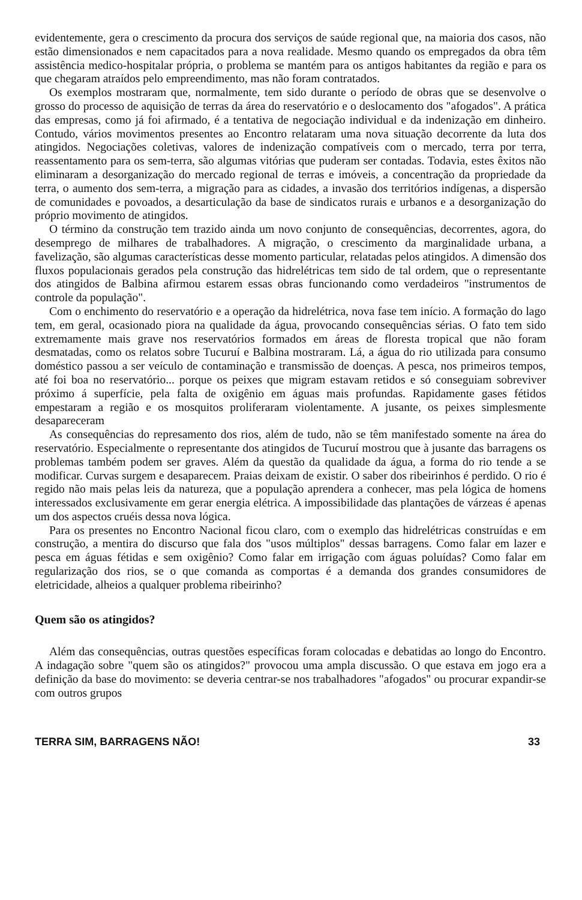evidentemente, gera o crescimento da procura dos serviços de saúde regional que, na maioria dos casos, não estão dimensionados e nem capacitados para a nova realidade. Mesmo quando os empregados da obra têm assistência medico-hospitalar própria, o problema se mantém para os antigos habitantes da região e para os que chegaram atraídos pelo empreendimento, mas não foram contratados.
Os exemplos mostraram que, normalmente, tem sido durante o período de obras que se desenvolve o grosso do processo de aquisição de terras da área do reservatório e o deslocamento dos "afogados". A prática das empresas, como já foi afirmado, é a tentativa de negociação individual e da indenização em dinheiro. Contudo, vários movimentos presentes ao Encontro relataram uma nova situação decorrente da luta dos atingidos. Negociações coletivas, valores de indenização compatíveis com o mercado, terra por terra, reassentamento para os sem-terra, são algumas vitórias que puderam ser contadas. Todavia, estes êxitos não eliminaram a desorganização do mercado regional de terras e imóveis, a concentração da propriedade da terra, o aumento dos sem-terra, a migração para as cidades, a invasão dos territórios indígenas, a dispersão de comunidades e povoados, a desarticulação da base de sindicatos rurais e urbanos e a desorganização do próprio movimento de atingidos.
O término da construção tem trazido ainda um novo conjunto de consequências, decorrentes, agora, do desemprego de milhares de trabalhadores. A migração, o crescimento da marginalidade urbana, a favelização, são algumas características desse momento particular, relatadas pelos atingidos. A dimensão dos fluxos populacionais gerados pela construção das hidrelétricas tem sido de tal ordem, que o representante dos atingidos de Balbina afirmou estarem essas obras funcionando como verdadeiros "instrumentos de controle da população".
Com o enchimento do reservatório e a operação da hidrelétrica, nova fase tem início. A formação do lago tem, em geral, ocasionado piora na qualidade da água, provocando consequências sérias. O fato tem sido extremamente mais grave nos reservatórios formados em áreas de floresta tropical que não foram desmatadas, como os relatos sobre Tucuruí e Balbina mostraram. Lá, a água do rio utilizada para consumo doméstico passou a ser veículo de contaminação e transmissão de doenças. A pesca, nos primeiros tempos, até foi boa no reservatório... porque os peixes que migram estavam retidos e só conseguiam sobreviver próximo á superfície, pela falta de oxigênio em águas mais profundas. Rapidamente gases fétidos empestaram a região e os mosquitos proliferaram violentamente. A jusante, os peixes simplesmente desapareceram
As consequências do represamento dos rios, além de tudo, não se têm manifestado somente na área do reservatório. Especialmente o representante dos atingidos de Tucuruí mostrou que à jusante das barragens os problemas também podem ser graves. Além da questão da qualidade da água, a forma do rio tende a se modificar. Curvas surgem e desaparecem. Praias deixam de existir. O saber dos ribeirinhos é perdido. O rio é regido não mais pelas leis da natureza, que a população aprendera a conhecer, mas pela lógica de homens interessados exclusivamente em gerar energia elétrica. A impossibilidade das plantações de várzeas é apenas um dos aspectos cruéis dessa nova lógica.
Para os presentes no Encontro Nacional ficou claro, com o exemplo das hidrelétricas construídas e em construção, a mentira do discurso que fala dos "usos múltiplos" dessas barragens. Como falar em lazer e pesca em águas fétidas e sem oxigênio? Como falar em irrigação com águas poluídas? Como falar em regularização dos rios, se o que comanda as comportas é a demanda dos grandes consumidores de eletricidade, alheios a qualquer problema ribeirinho?
Quem são os atingidos?
Além das consequências, outras questões específicas foram colocadas e debatidas ao longo do Encontro. A indagação sobre "quem são os atingidos?" provocou uma ampla discussão. O que estava em jogo era a definição da base do movimento: se deveria centrar-se nos trabalhadores "afogados" ou procurar expandir-se com outros grupos
TERRA SIM, BARRAGENS NÃO! 33